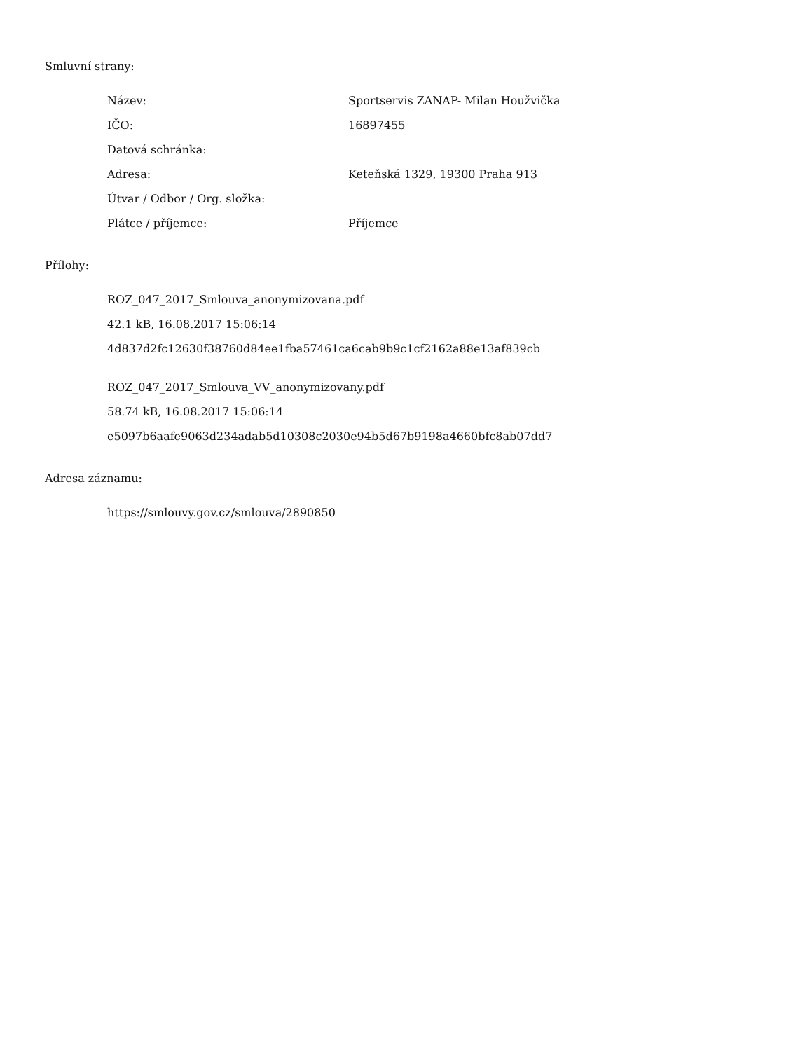Smluvní strany:
| Název: | Sportservis ZANAP- Milan Houžvička |
| IČO: | 16897455 |
| Datová schránka: | |
| Adresa: | Keteňská 1329, 19300 Praha 913 |
| Útvar / Odbor / Org. složka: | |
| Plátce / příjemce: | Příjemce |
Přílohy:
ROZ_047_2017_Smlouva_anonymizovana.pdf
42.1 kB, 16.08.2017 15:06:14
4d837d2fc12630f38760d84ee1fba57461ca6cab9b9c1cf2162a88e13af839cb
ROZ_047_2017_Smlouva_VV_anonymizovany.pdf
58.74 kB, 16.08.2017 15:06:14
e5097b6aafe9063d234adab5d10308c2030e94b5d67b9198a4660bfc8ab07dd7
Adresa záznamu:
https://smlouvy.gov.cz/smlouva/2890850